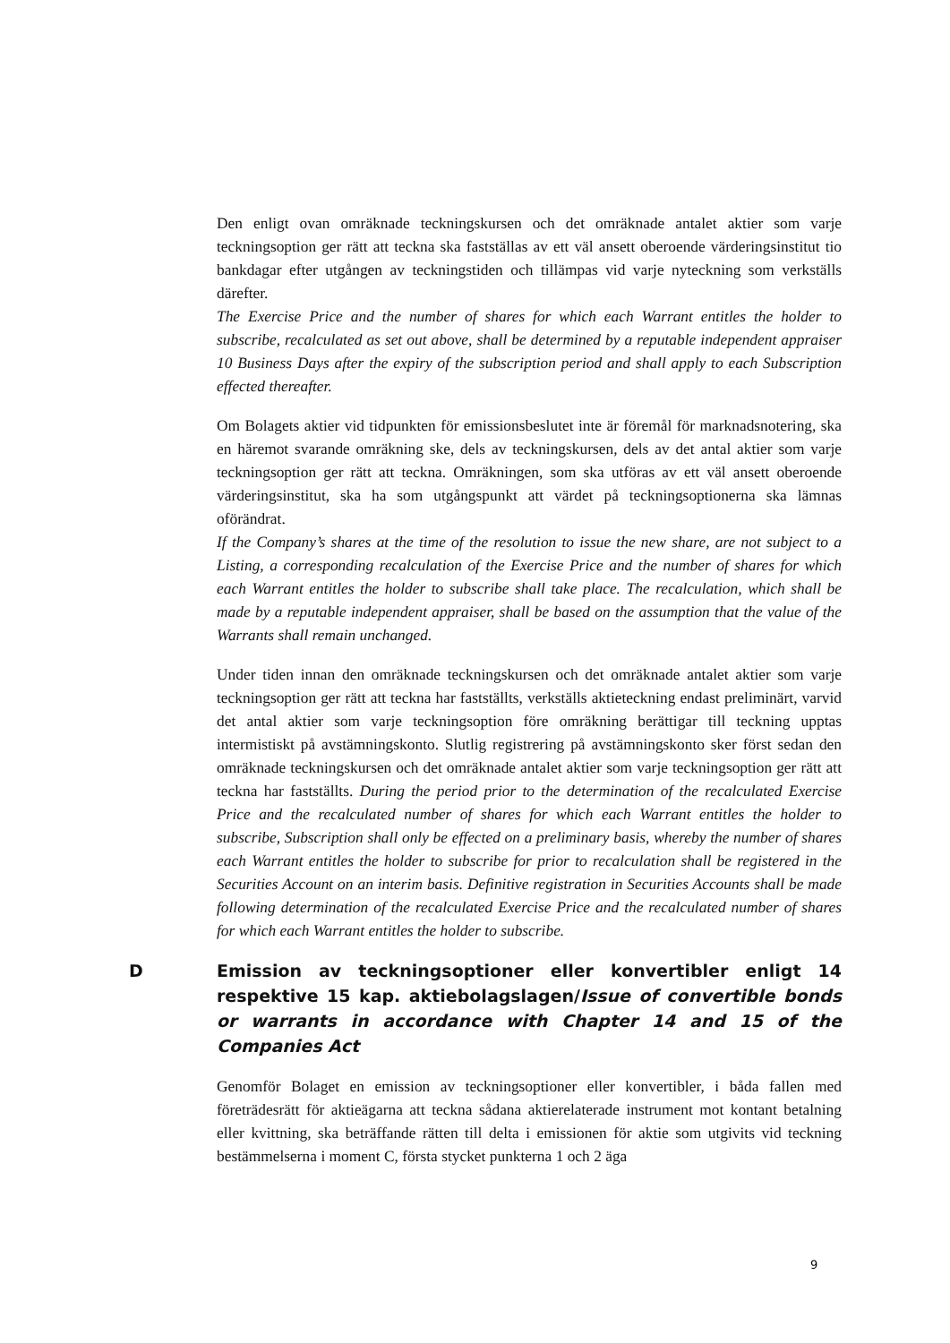Den enligt ovan omräknade teckningskursen och det omräknade antalet aktier som varje teckningsoption ger rätt att teckna ska fastställas av ett väl ansett oberoende värderingsinstitut tio bankdagar efter utgången av teckningstiden och tillämpas vid varje nyteckning som verkställs därefter.
The Exercise Price and the number of shares for which each Warrant entitles the holder to subscribe, recalculated as set out above, shall be determined by a reputable independent appraiser 10 Business Days after the expiry of the subscription period and shall apply to each Subscription effected thereafter.
Om Bolagets aktier vid tidpunkten för emissionsbeslutet inte är föremål för marknadsnotering, ska en häremot svarande omräkning ske, dels av teckningskursen, dels av det antal aktier som varje teckningsoption ger rätt att teckna. Omräkningen, som ska utföras av ett väl ansett oberoende värderingsinstitut, ska ha som utgångspunkt att värdet på teckningsoptionerna ska lämnas oförändrat.
If the Company’s shares at the time of the resolution to issue the new share, are not subject to a Listing, a corresponding recalculation of the Exercise Price and the number of shares for which each Warrant entitles the holder to subscribe shall take place. The recalculation, which shall be made by a reputable independent appraiser, shall be based on the assumption that the value of the Warrants shall remain unchanged.
Under tiden innan den omräknade teckningskursen och det omräknade antalet aktier som varje teckningsoption ger rätt att teckna har fastställts, verkställs aktieteckning endast preliminärt, varvid det antal aktier som varje teckningsoption före omräkning berättigar till teckning upptas intermistiskt på avstämningskonto. Slutlig registrering på avstämningskonto sker först sedan den omräknade teckningskursen och det omräknade antalet aktier som varje teckningsoption ger rätt att teckna har fastställts. During the period prior to the determination of the recalculated Exercise Price and the recalculated number of shares for which each Warrant entitles the holder to subscribe, Subscription shall only be effected on a preliminary basis, whereby the number of shares each Warrant entitles the holder to subscribe for prior to recalculation shall be registered in the Securities Account on an interim basis. Definitive registration in Securities Accounts shall be made following determination of the recalculated Exercise Price and the recalculated number of shares for which each Warrant entitles the holder to subscribe.
D Emission av teckningsoptioner eller konvertibler enligt 14 respektive 15 kap. aktiebolagslagen/Issue of convertible bonds or warrants in accordance with Chapter 14 and 15 of the Companies Act
Genomför Bolaget en emission av teckningsoptioner eller konvertibler, i båda fallen med företrädesrätt för aktieägarna att teckna sådana aktierelaterade instrument mot kontant betalning eller kvittning, ska beträffande rätten till delta i emissionen för aktie som utgivits vid teckning bestämmelserna i moment C, första stycket punkterna 1 och 2 äga
9